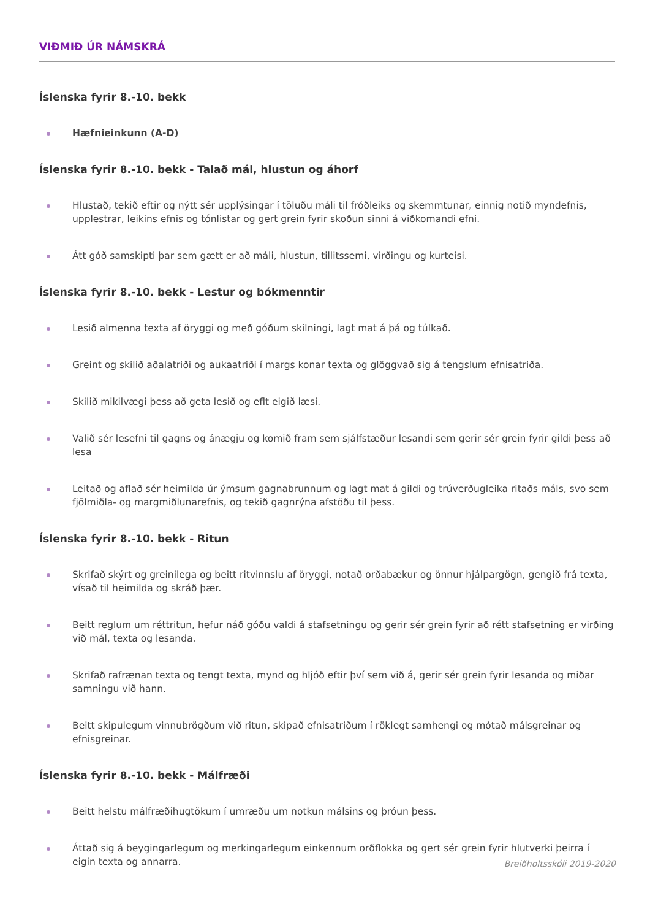VIÐMIÐ ÚR NÁMSKRÁ
Íslenska fyrir 8.-10. bekk
Hæfnieinkunn (A-D)
Íslenska fyrir 8.-10. bekk - Talað mál, hlustun og áhorf
Hlustað, tekið eftir og nýtt sér upplýsingar í töluðu máli til fróðleiks og skemmtunar, einnig notið myndefnis, upplestrar, leikins efnis og tónlistar og gert grein fyrir skoðun sinni á viðkomandi efni.
Átt góð samskipti þar sem gætt er að máli, hlustun, tillitssemi, virðingu og kurteisi.
Íslenska fyrir 8.-10. bekk - Lestur og bókmenntir
Lesið almenna texta af öryggi og með góðum skilningi, lagt mat á þá og túlkað.
Greint og skilið aðalatriði og aukaatriði í margs konar texta og glöggvað sig á tengslum efnisatriða.
Skilið mikilvægi þess að geta lesið og eflt eigið læsi.
Valið sér lesefni til gagns og ánægju og komið fram sem sjálfstæður lesandi sem gerir sér grein fyrir gildi þess að lesa
Leitað og aflað sér heimilda úr ýmsum gagnabrunnum og lagt mat á gildi og trúverðugleika ritaðs máls, svo sem fjölmiðla- og margmiðlunarefnis, og tekið gagnrýna afstöðu til þess.
Íslenska fyrir 8.-10. bekk - Ritun
Skrifað skýrt og greinilega og beitt ritvinnslu af öryggi, notað orðabækur og önnur hjálpargögn, gengið frá texta, vísað til heimilda og skráð þær.
Beitt reglum um réttritun, hefur náð góðu valdi á stafsetningu og gerir sér grein fyrir að rétt stafsetning er virðing við mál, texta og lesanda.
Skrifað rafrænan texta og tengt texta, mynd og hljóð eftir því sem við á, gerir sér grein fyrir lesanda og miðar samningu við hann.
Beitt skipulegum vinnubrögðum við ritun, skipað efnisatriðum í röklegt samhengi og mótað málsgreinar og efnisgreinar.
Íslenska fyrir 8.-10. bekk - Málfræði
Beitt helstu málfræðihugtökum í umræðu um notkun málsins og þróun þess.
Áttað sig á beygingarlegum og merkingarlegum einkennum orðflokka og gert sér grein fyrir hlutverki þeirra í eigin texta og annarra.
Breiðholtsskóli 2019-2020